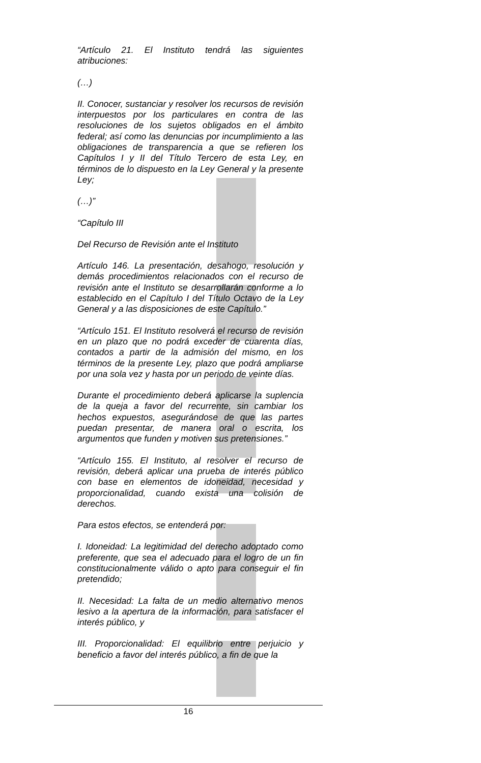“Artículo 21. El Instituto tendrá las siguientes atribuciones:
(…)
II. Conocer, sustanciar y resolver los recursos de revisión interpuestos por los particulares en contra de las resoluciones de los sujetos obligados en el ámbito federal; así como las denuncias por incumplimiento a las obligaciones de transparencia a que se refieren los Capítulos I y II del Título Tercero de esta Ley, en términos de lo dispuesto en la Ley General y la presente Ley;
(…)”
“Capítulo III
Del Recurso de Revisión ante el Instituto
Artículo 146. La presentación, desahogo, resolución y demás procedimientos relacionados con el recurso de revisión ante el Instituto se desarrollarán conforme a lo establecido en el Capítulo I del Título Octavo de la Ley General y a las disposiciones de este Capítulo.”
“Artículo 151. El Instituto resolverá el recurso de revisión en un plazo que no podrá exceder de cuarenta días, contados a partir de la admisión del mismo, en los términos de la presente Ley, plazo que podrá ampliarse por una sola vez y hasta por un periodo de veinte días.
Durante el procedimiento deberá aplicarse la suplencia de la queja a favor del recurrente, sin cambiar los hechos expuestos, asegurándose de que las partes puedan presentar, de manera oral o escrita, los argumentos que funden y motiven sus pretensiones.”
“Artículo 155. El Instituto, al resolver el recurso de revisión, deberá aplicar una prueba de interés público con base en elementos de idoneidad, necesidad y proporcionalidad, cuando exista una colisión de derechos.
Para estos efectos, se entenderá por:
I. Idoneidad: La legitimidad del derecho adoptado como preferente, que sea el adecuado para el logro de un fin constitucionalmente válido o apto para conseguir el fin pretendido;
II. Necesidad: La falta de un medio alternativo menos lesivo a la apertura de la información, para satisfacer el interés público, y
III. Proporcionalidad: El equilibrio entre perjuicio y beneficio a favor del interés público, a fin de que la
16